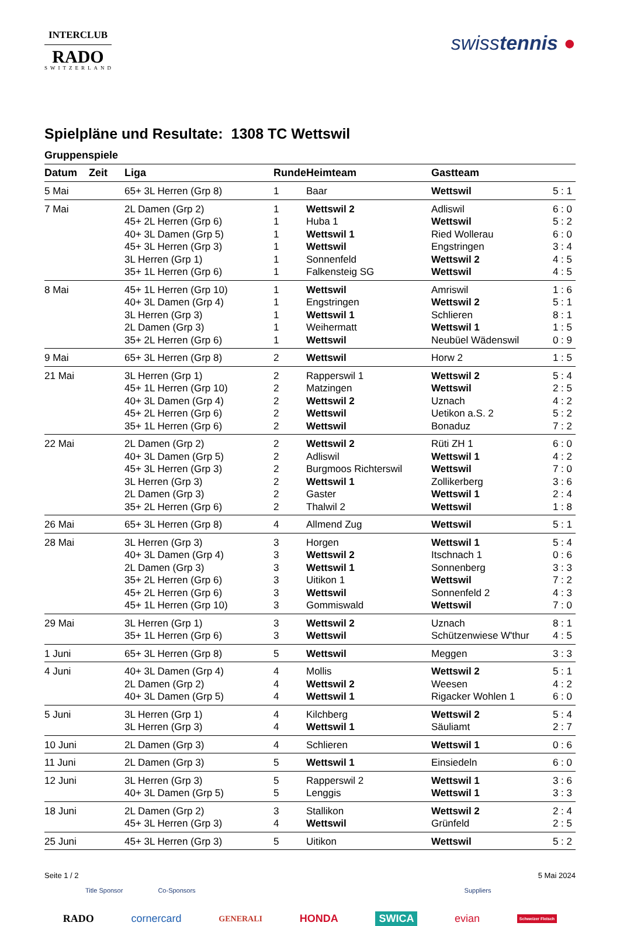INTERCLUB
RADO
SWITZERLAND
swisstennis ●
Spielpläne und Resultate: 1308 TC Wettswil
Gruppenspiele
| Datum | Zeit | Liga | Runde | Heimteam | Gastteam | |
| --- | --- | --- | --- | --- | --- | --- |
| 5 Mai | | 65+ 3L Herren (Grp 8) | 1 | Baar | Wettswil | 5 : 1 |
| 7 Mai | | 2L Damen (Grp 2) | 1 | Wettswil 2 | Adliswil | 6 : 0 |
| | | 45+ 2L Herren (Grp 6) | 1 | Huba 1 | Wettswil | 5 : 2 |
| | | 40+ 3L Damen (Grp 5) | 1 | Wettswil 1 | Ried Wollerau | 6 : 0 |
| | | 45+ 3L Herren (Grp 3) | 1 | Wettswil | Engstringen | 3 : 4 |
| | | 3L Herren (Grp 1) | 1 | Sonnenfeld | Wettswil 2 | 4 : 5 |
| | | 35+ 1L Herren (Grp 6) | 1 | Falkensteig SG | Wettswil | 4 : 5 |
| 8 Mai | | 45+ 1L Herren (Grp 10) | 1 | Wettswil | Amriswil | 1 : 6 |
| | | 40+ 3L Damen (Grp 4) | 1 | Engstringen | Wettswil 2 | 5 : 1 |
| | | 3L Herren (Grp 3) | 1 | Wettswil 1 | Schlieren | 8 : 1 |
| | | 2L Damen (Grp 3) | 1 | Weihermatt | Wettswil 1 | 1 : 5 |
| | | 35+ 2L Herren (Grp 6) | 1 | Wettswil | Neubüel Wädenswil | 0 : 9 |
| 9 Mai | | 65+ 3L Herren (Grp 8) | 2 | Wettswil | Horw 2 | 1 : 5 |
| 21 Mai | | 3L Herren (Grp 1) | 2 | Rapperswil 1 | Wettswil 2 | 5 : 4 |
| | | 45+ 1L Herren (Grp 10) | 2 | Matzingen | Wettswil | 2 : 5 |
| | | 40+ 3L Damen (Grp 4) | 2 | Wettswil 2 | Uznach | 4 : 2 |
| | | 45+ 2L Herren (Grp 6) | 2 | Wettswil | Uetikon a.S. 2 | 5 : 2 |
| | | 35+ 1L Herren (Grp 6) | 2 | Wettswil | Bonaduz | 7 : 2 |
| 22 Mai | | 2L Damen (Grp 2) | 2 | Wettswil 2 | Rüti ZH 1 | 6 : 0 |
| | | 40+ 3L Damen (Grp 5) | 2 | Adliswil | Wettswil 1 | 4 : 2 |
| | | 45+ 3L Herren (Grp 3) | 2 | Burgmoos Richterswil | Wettswil | 7 : 0 |
| | | 3L Herren (Grp 3) | 2 | Wettswil 1 | Zollikerberg | 3 : 6 |
| | | 2L Damen (Grp 3) | 2 | Gaster | Wettswil 1 | 2 : 4 |
| | | 35+ 2L Herren (Grp 6) | 2 | Thalwil 2 | Wettswil | 1 : 8 |
| 26 Mai | | 65+ 3L Herren (Grp 8) | 4 | Allmend Zug | Wettswil | 5 : 1 |
| 28 Mai | | 3L Herren (Grp 3) | 3 | Horgen | Wettswil 1 | 5 : 4 |
| | | 40+ 3L Damen (Grp 4) | 3 | Wettswil 2 | Itschnach 1 | 0 : 6 |
| | | 2L Damen (Grp 3) | 3 | Wettswil 1 | Sonnenberg | 3 : 3 |
| | | 35+ 2L Herren (Grp 6) | 3 | Uitikon 1 | Wettswil | 7 : 2 |
| | | 45+ 2L Herren (Grp 6) | 3 | Wettswil | Sonnenfeld 2 | 4 : 3 |
| | | 45+ 1L Herren (Grp 10) | 3 | Gommiswald | Wettswil | 7 : 0 |
| 29 Mai | | 3L Herren (Grp 1) | 3 | Wettswil 2 | Uznach | 8 : 1 |
| | | 35+ 1L Herren (Grp 6) | 3 | Wettswil | Schützenwiese W'thur | 4 : 5 |
| 1 Juni | | 65+ 3L Herren (Grp 8) | 5 | Wettswil | Meggen | 3 : 3 |
| 4 Juni | | 40+ 3L Damen (Grp 4) | 4 | Mollis | Wettswil 2 | 5 : 1 |
| | | 2L Damen (Grp 2) | 4 | Wettswil 2 | Weesen | 4 : 2 |
| | | 40+ 3L Damen (Grp 5) | 4 | Wettswil 1 | Rigacker Wohlen 1 | 6 : 0 |
| 5 Juni | | 3L Herren (Grp 1) | 4 | Kilchberg | Wettswil 2 | 5 : 4 |
| | | 3L Herren (Grp 3) | 4 | Wettswil 1 | Säuliamt | 2 : 7 |
| 10 Juni | | 2L Damen (Grp 3) | 4 | Schlieren | Wettswil 1 | 0 : 6 |
| 11 Juni | | 2L Damen (Grp 3) | 5 | Wettswil 1 | Einsiedeln | 6 : 0 |
| 12 Juni | | 3L Herren (Grp 3) | 5 | Rapperswil 2 | Wettswil 1 | 3 : 6 |
| | | 40+ 3L Damen (Grp 5) | 5 | Lenggis | Wettswil 1 | 3 : 3 |
| 18 Juni | | 2L Damen (Grp 2) | 3 | Stallikon | Wettswil 2 | 2 : 4 |
| | | 45+ 3L Herren (Grp 3) | 4 | Wettswil | Grünfeld | 2 : 5 |
| 25 Juni | | 45+ 3L Herren (Grp 3) | 5 | Uitikon | Wettswil | 5 : 2 |
Seite 1 / 2 5 Mai 2024
Title Sponsor Co-Sponsors Suppliers
RADO cornercard GENERALI HONDA SWICA evian Schweizer Fleisch